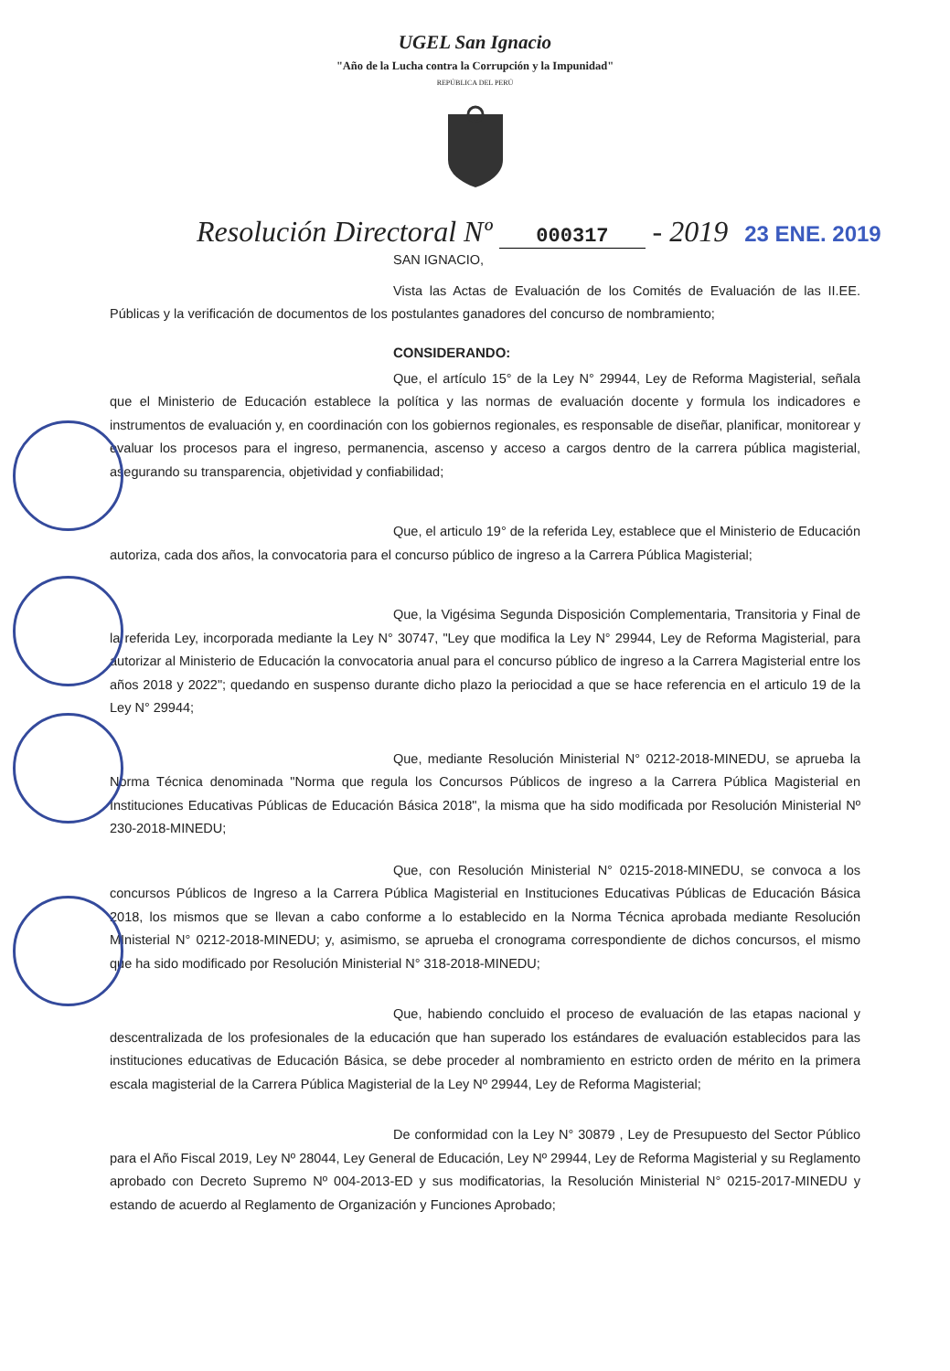UGEL San Ignacio
"Año de la Lucha contra la Corrupción y la Impunidad"
REPÚBLICA DEL PERÚ
Resolución Directoral Nº 000317 - 2019 23 ENE. 2019
SAN IGNACIO,
Vista las Actas de Evaluación de los Comités de Evaluación de las II.EE. Públicas y la verificación de documentos de los postulantes ganadores del concurso de nombramiento;
CONSIDERANDO:
Que, el artículo 15° de la Ley N° 29944, Ley de Reforma Magisterial, señala que el Ministerio de Educación establece la política y las normas de evaluación docente y formula los indicadores e instrumentos de evaluación y, en coordinación con los gobiernos regionales, es responsable de diseñar, planificar, monitorear y evaluar los procesos para el ingreso, permanencia, ascenso y acceso a cargos dentro de la carrera pública magisterial, asegurando su transparencia, objetividad y confiabilidad;
Que, el articulo 19° de la referida Ley, establece que el Ministerio de Educación autoriza, cada dos años, la convocatoria para el concurso público de ingreso a la Carrera Pública Magisterial;
Que, la Vigésima Segunda Disposición Complementaria, Transitoria y Final de la referida Ley, incorporada mediante la Ley N° 30747, "Ley que modifica la Ley N° 29944, Ley de Reforma Magisterial, para autorizar al Ministerio de Educación la convocatoria anual para el concurso público de ingreso a la Carrera Magisterial entre los años 2018 y 2022"; quedando en suspenso durante dicho plazo la periocidad a que se hace referencia en el articulo 19 de la Ley N° 29944;
Que, mediante Resolución Ministerial N° 0212-2018-MINEDU, se aprueba la Norma Técnica denominada "Norma que regula los Concursos Públicos de ingreso a la Carrera Pública Magisterial en Instituciones Educativas Públicas de Educación Básica 2018", la misma que ha sido modificada por Resolución Ministerial Nº 230-2018-MINEDU;
Que, con Resolución Ministerial N° 0215-2018-MINEDU, se convoca a los concursos Públicos de Ingreso a la Carrera Pública Magisterial en Instituciones Educativas Públicas de Educación Básica 2018, los mismos que se llevan a cabo conforme a lo establecido en la Norma Técnica aprobada mediante Resolución MInisterial N° 0212-2018-MINEDU; y, asimismo, se aprueba el cronograma correspondiente de dichos concursos, el mismo que ha sido modificado por Resolución Ministerial N° 318-2018-MINEDU;
Que, habiendo concluido el proceso de evaluación de las etapas nacional y descentralizada de los profesionales de la educación que han superado los estándares de evaluación establecidos para las instituciones educativas de Educación Básica, se debe proceder al nombramiento en estricto orden de mérito en la primera escala magisterial de la Carrera Pública Magisterial de la Ley Nº 29944, Ley de Reforma Magisterial;
De conformidad con la Ley N° 30879 , Ley de Presupuesto del Sector Público para el Año Fiscal 2019, Ley Nº 28044, Ley General de Educación, Ley Nº 29944, Ley de Reforma Magisterial y su Reglamento aprobado con Decreto Supremo Nº 004-2013-ED y sus modificatorias, la Resolución Ministerial N° 0215-2017-MINEDU y estando de acuerdo al Reglamento de Organización y Funciones Aprobado;